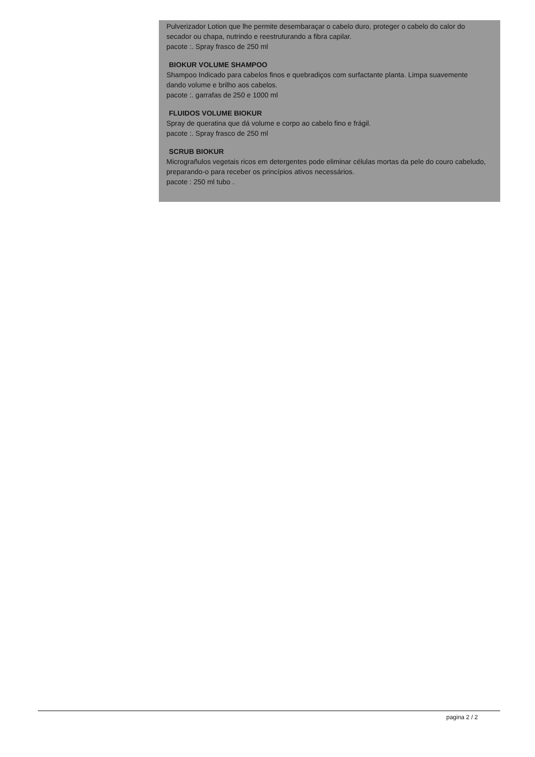Pulverizador Lotion que lhe permite desembaraçar o cabelo duro, proteger o cabelo do calor do secador ou chapa, nutrindo e reestruturando a fibra capilar.
pacote :. Spray frasco de 250 ml
BIOKUR VOLUME SHAMPOO
Shampoo Indicado para cabelos finos e quebradiços com surfactante planta. Limpa suavemente dando volume e brilho aos cabelos.
pacote :. garrafas de 250 e 1000 ml
FLUIDOS VOLUME BIOKUR
Spray de queratina que dá volume e corpo ao cabelo fino e frágil.
pacote :. Spray frasco de 250 ml
SCRUB BIOKUR
Micrograñulos vegetais ricos em detergentes pode eliminar células mortas da pele do couro cabeludo, preparando-o para receber os princípios ativos necessários.
pacote : 250 ml tubo .
pagina 2 / 2